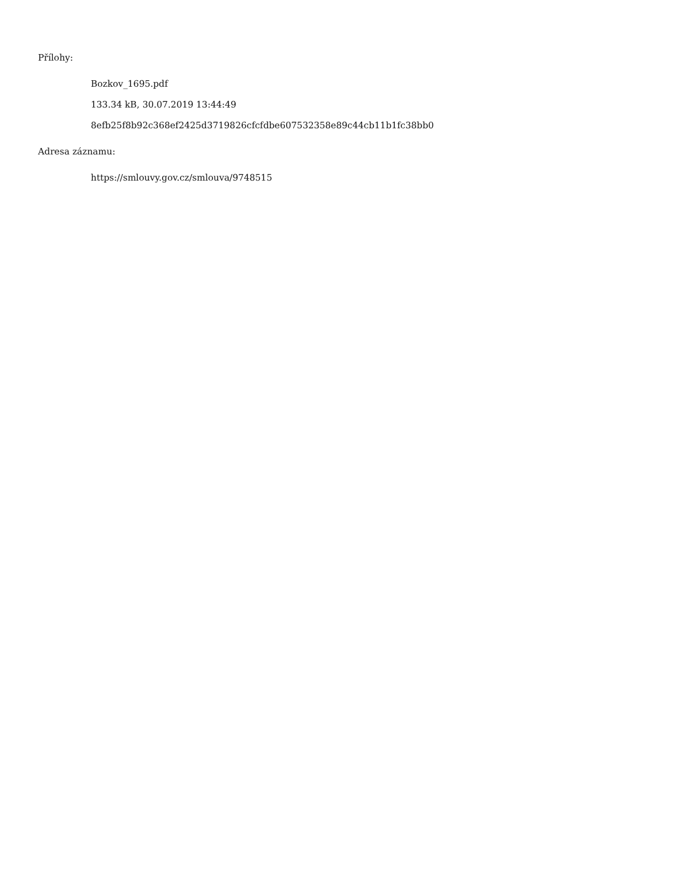Přílohy:
Bozkov_1695.pdf
133.34 kB, 30.07.2019 13:44:49
8efb25f8b92c368ef2425d3719826cfcfdbe607532358e89c44cb11b1fc38bb0
Adresa záznamu:
https://smlouvy.gov.cz/smlouva/9748515